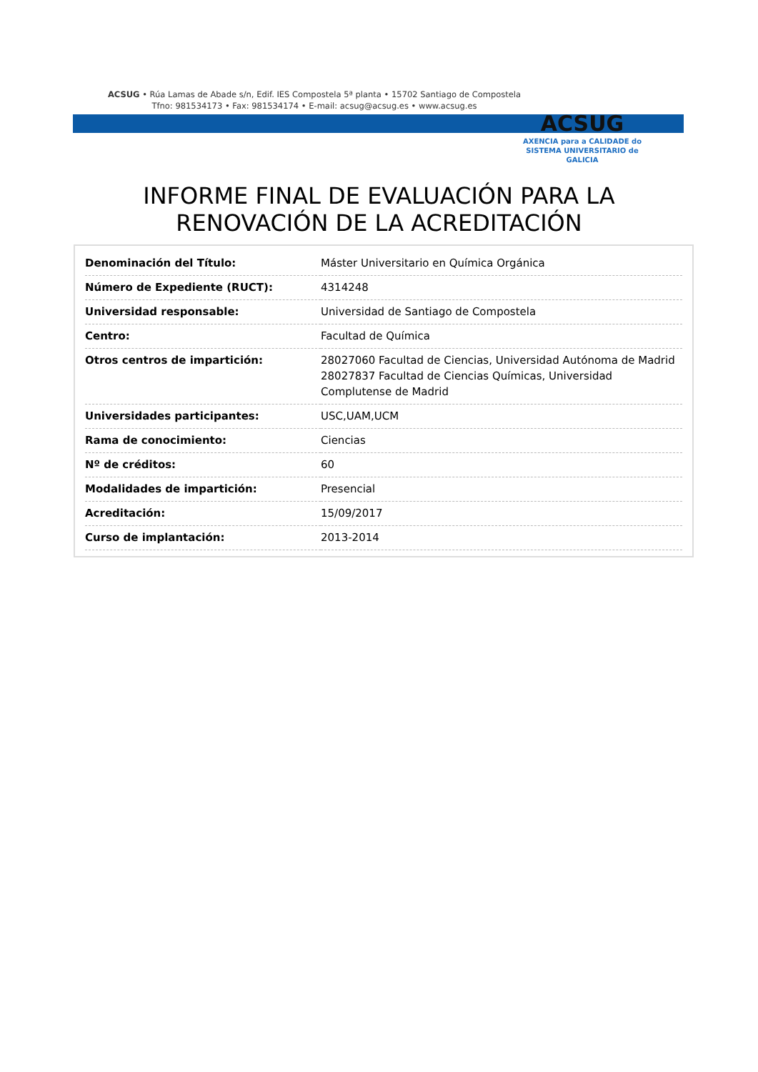ACSUG • Rúa Lamas de Abade s/n, Edif. IES Compostela 5ª planta • 15702 Santiago de Compostela
Tfno: 981534173 • Fax: 981534174 • E-mail: acsug@acsug.es • www.acsug.es
ACSUG
AXENCIA para a CALIDADE do
SISTEMA UNIVERSITARIO de
GALICIA
INFORME FINAL DE EVALUACIÓN PARA LA
RENOVACIÓN DE LA ACREDITACIÓN
| Denominación del Título: | Máster Universitario en Química Orgánica |
| Número de Expediente (RUCT): | 4314248 |
| Universidad responsable: | Universidad de Santiago de Compostela |
| Centro: | Facultad de Química |
| Otros centros de impartición: | 28027060 Facultad de Ciencias, Universidad Autónoma de Madrid 28027837 Facultad de Ciencias Químicas, Universidad Complutense de Madrid |
| Universidades participantes: | USC,UAM,UCM |
| Rama de conocimiento: | Ciencias |
| Nº de créditos: | 60 |
| Modalidades de impartición: | Presencial |
| Acreditación: | 15/09/2017 |
| Curso de implantación: | 2013-2014 |